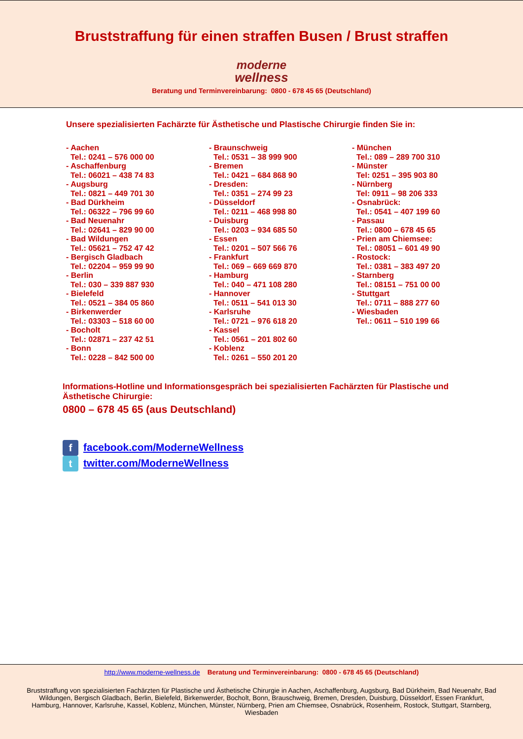Bruststraffung für einen straffen Busen / Brust straffen
moderne
wellness
Beratung und Terminvereinbarung: 0800 - 678 45 65 (Deutschland)
Unsere spezialisierten Fachärzte für Ästhetische und Plastische Chirurgie finden Sie in:
- Aachen
Tel.: 0241 – 576 000 00
- Aschaffenburg
Tel.: 06021 – 438 74 83
- Augsburg
Tel.: 0821 – 449 701 30
- Bad Dürkheim
Tel.: 06322 – 796 99 60
- Bad Neuenahr
Tel.: 02641 – 829 90 00
- Bad Wildungen
Tel.: 05621 – 752 47 42
- Bergisch Gladbach
Tel.: 02204 – 959 99 90
- Berlin
Tel.: 030 – 339 887 930
- Bielefeld
Tel.: 0521 – 384 05 860
- Birkenwerder
Tel.: 03303 – 518 60 00
- Bocholt
Tel.: 02871 – 237 42 51
- Bonn
Tel.: 0228 – 842 500 00
- Braunschweig
Tel.: 0531 – 38 999 900
- Bremen
Tel.: 0421 – 684 868 90
- Dresden:
Tel.: 0351 – 274 99 23
- Düsseldorf
Tel.: 0211 – 468 998 80
- Duisburg
Tel.: 0203 – 934 685 50
- Essen
Tel.: 0201 – 507 566 76
- Frankfurt
Tel.: 069 – 669 669 870
- Hamburg
Tel.: 040 – 471 108 280
- Hannover
Tel.: 0511 – 541 013 30
- Karlsruhe
Tel.: 0721 – 976 618 20
- Kassel
Tel.: 0561 – 201 802 60
- Koblenz
Tel.: 0261 – 550 201 20
- München
Tel.: 089 – 289 700 310
- Münster
Tel: 0251 – 395 903 80
- Nürnberg
Tel: 0911 – 98 206 333
- Osnabrück:
Tel.: 0541 – 407 199 60
- Passau
Tel.: 0800 – 678 45 65
- Prien am Chiemsee:
Tel.: 08051 – 601 49 90
- Rostock:
Tel.: 0381 – 383 497 20
- Starnberg
Tel.: 08151 – 751 00 00
- Stuttgart
Tel.: 0711 – 888 277 60
- Wiesbaden
Tel.: 0611 – 510 199 66
Informations-Hotline und Informationsgespräch bei spezialisierten Fachärzten für Plastische und Ästhetische Chirurgie:
0800 – 678 45 65 (aus Deutschland)
f facebook.com/ModerneWellness
t twitter.com/ModerneWellness
http://www.moderne-wellness.de Beratung und Terminvereinbarung: 0800 - 678 45 65 (Deutschland)
Bruststraffung von spezialisierten Fachärzten für Plastische und Ästhetische Chirurgie in Aachen, Aschaffenburg, Augsburg, Bad Dürkheim, Bad Neuenahr, Bad Wildungen, Bergisch Gladbach, Berlin, Bielefeld, Birkenwerder, Bocholt, Bonn, Brauschweig, Bremen, Dresden, Duisburg, Düsseldorf, Essen Frankfurt, Hamburg, Hannover, Karlsruhe, Kassel, Koblenz, München, Münster, Nürnberg, Prien am Chiemsee, Osnabrück, Rosenheim, Rostock, Stuttgart, Starnberg, Wiesbaden